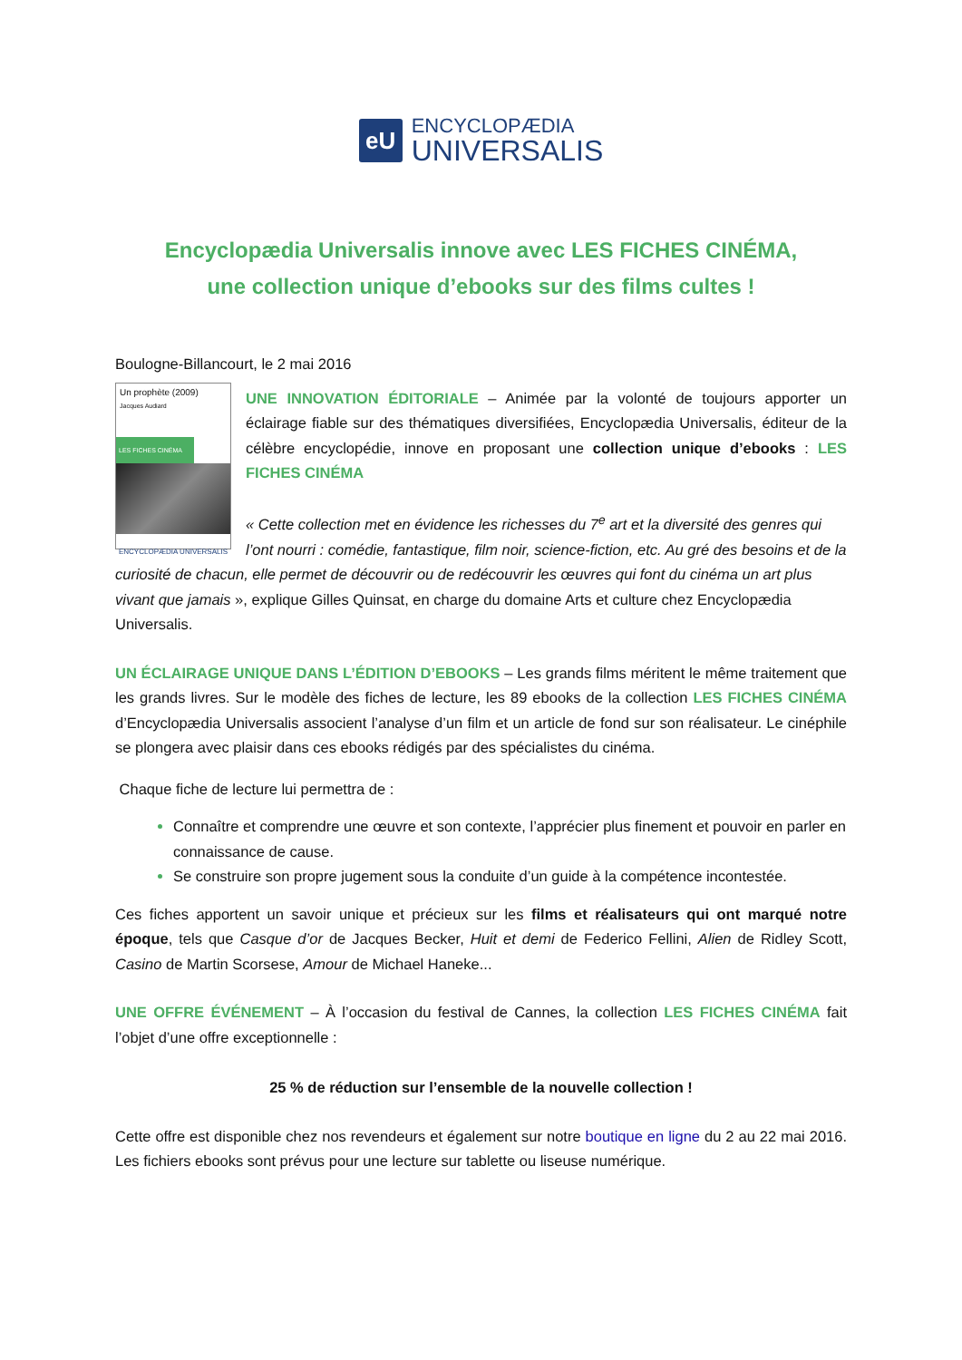eU
ENCYCLOPÆDIA
UNIVERSALIS
Encyclopædia Universalis innove avec LES FICHES CINÉMA,
une collection unique d’ebooks sur des films cultes !
Boulogne-Billancourt, le 2 mai 2016
Un prophète (2009)
Jacques Audiard
LES FICHES CINÉMA
ENCYCLOPÆDIA UNIVERSALIS
UNE INNOVATION ÉDITORIALE – Animée par la volonté de toujours apporter un éclairage fiable sur des thématiques diversifiées, Encyclopædia Universalis, éditeur de la célèbre encyclopédie, innove en proposant une collection unique d’ebooks : LES FICHES CINÉMA
« Cette collection met en évidence les richesses du 7<sup>e</sup> art et la diversité des genres qui l’ont nourri : comédie, fantastique, film noir, science-fiction, etc. Au gré des besoins et de la curiosité de chacun, elle permet de découvrir ou de redécouvrir les œuvres qui font du cinéma un art plus vivant que jamais », explique Gilles Quinsat, en charge du domaine Arts et culture chez Encyclopædia Universalis.
UN ÉCLAIRAGE UNIQUE DANS L’ÉDITION D’EBOOKS – Les grands films méritent le même traitement que les grands livres. Sur le modèle des fiches de lecture, les 89 ebooks de la collection LES FICHES CINÉMA d’Encyclopædia Universalis associent l’analyse d’un film et un article de fond sur son réalisateur. Le cinéphile se plongera avec plaisir dans ces ebooks rédigés par des spécialistes du cinéma.
Chaque fiche de lecture lui permettra de :
Connaître et comprendre une œuvre et son contexte, l’apprécier plus finement et pouvoir en parler en connaissance de cause.
Se construire son propre jugement sous la conduite d’un guide à la compétence incontestée.
Ces fiches apportent un savoir unique et précieux sur les films et réalisateurs qui ont marqué notre époque, tels que Casque d’or de Jacques Becker, Huit et demi de Federico Fellini, Alien de Ridley Scott, Casino de Martin Scorsese, Amour de Michael Haneke...
UNE OFFRE ÉVÉNEMENT – À l’occasion du festival de Cannes, la collection LES FICHES CINÉMA fait l’objet d’une offre exceptionnelle :
25 % de réduction sur l’ensemble de la nouvelle collection !
Cette offre est disponible chez nos revendeurs et également sur notre boutique en ligne du 2 au 22 mai 2016. Les fichiers ebooks sont prévus pour une lecture sur tablette ou liseuse numérique.